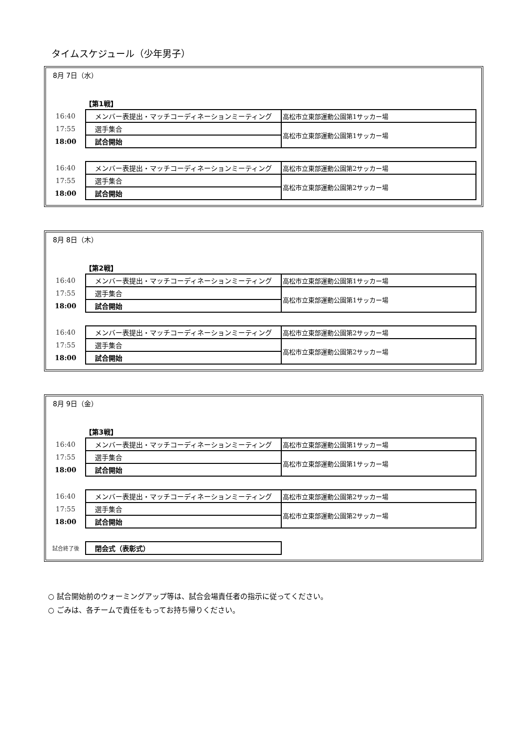タイムスケジュール（少年男子）
8月 7日（水）
【第1戦】
| 16:40 | メンバー表提出・マッチコーディネーションミーティング | 高松市立東部運動公園第1サッカー場 |
| 17:55 | 選手集合 | 高松市立東部運動公園第1サッカー場 |
| 18:00 | 試合開始 | |
| 16:40 | メンバー表提出・マッチコーディネーションミーティング | 高松市立東部運動公園第2サッカー場 |
| 17:55 | 選手集合 | 高松市立東部運動公園第2サッカー場 |
| 18:00 | 試合開始 | |
8月 8日（木）
【第2戦】
| 16:40 | メンバー表提出・マッチコーディネーションミーティング | 高松市立東部運動公園第1サッカー場 |
| 17:55 | 選手集合 | 高松市立東部運動公園第1サッカー場 |
| 18:00 | 試合開始 | |
| 16:40 | メンバー表提出・マッチコーディネーションミーティング | 高松市立東部運動公園第2サッカー場 |
| 17:55 | 選手集合 | 高松市立東部運動公園第2サッカー場 |
| 18:00 | 試合開始 | |
8月 9日（金）
【第3戦】
| 16:40 | メンバー表提出・マッチコーディネーションミーティング | 高松市立東部運動公園第1サッカー場 |
| 17:55 | 選手集合 | 高松市立東部運動公園第1サッカー場 |
| 18:00 | 試合開始 | |
| 16:40 | メンバー表提出・マッチコーディネーションミーティング | 高松市立東部運動公園第2サッカー場 |
| 17:55 | 選手集合 | 高松市立東部運動公園第2サッカー場 |
| 18:00 | 試合開始 | |
| 試合終了後 | 閉会式（表彰式） |
○ 試合開始前のウォーミングアップ等は、試合会場責任者の指示に従ってください。
○ ごみは、各チームで責任をもってお持ち帰りください。